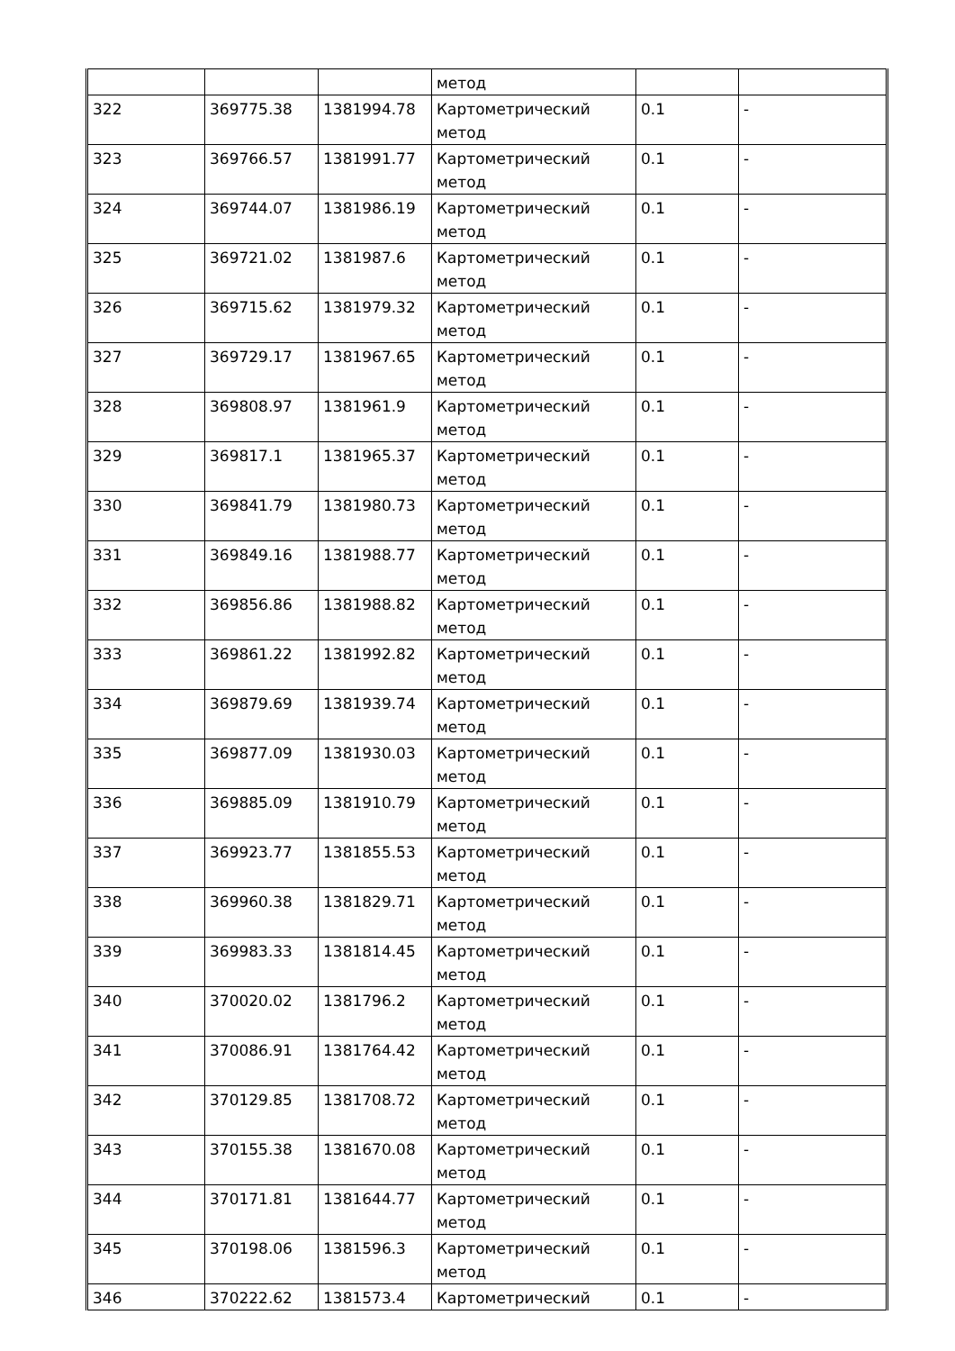| | | | метод | | |
| 322 | 369775.38 | 1381994.78 | Картометрический метод | 0.1 | - |
| 323 | 369766.57 | 1381991.77 | Картометрический метод | 0.1 | - |
| 324 | 369744.07 | 1381986.19 | Картометрический метод | 0.1 | - |
| 325 | 369721.02 | 1381987.6 | Картометрический метод | 0.1 | - |
| 326 | 369715.62 | 1381979.32 | Картометрический метод | 0.1 | - |
| 327 | 369729.17 | 1381967.65 | Картометрический метод | 0.1 | - |
| 328 | 369808.97 | 1381961.9 | Картометрический метод | 0.1 | - |
| 329 | 369817.1 | 1381965.37 | Картометрический метод | 0.1 | - |
| 330 | 369841.79 | 1381980.73 | Картометрический метод | 0.1 | - |
| 331 | 369849.16 | 1381988.77 | Картометрический метод | 0.1 | - |
| 332 | 369856.86 | 1381988.82 | Картометрический метод | 0.1 | - |
| 333 | 369861.22 | 1381992.82 | Картометрический метод | 0.1 | - |
| 334 | 369879.69 | 1381939.74 | Картометрический метод | 0.1 | - |
| 335 | 369877.09 | 1381930.03 | Картометрический метод | 0.1 | - |
| 336 | 369885.09 | 1381910.79 | Картометрический метод | 0.1 | - |
| 337 | 369923.77 | 1381855.53 | Картометрический метод | 0.1 | - |
| 338 | 369960.38 | 1381829.71 | Картометрический метод | 0.1 | - |
| 339 | 369983.33 | 1381814.45 | Картометрический метод | 0.1 | - |
| 340 | 370020.02 | 1381796.2 | Картометрический метод | 0.1 | - |
| 341 | 370086.91 | 1381764.42 | Картометрический метод | 0.1 | - |
| 342 | 370129.85 | 1381708.72 | Картометрический метод | 0.1 | - |
| 343 | 370155.38 | 1381670.08 | Картометрический метод | 0.1 | - |
| 344 | 370171.81 | 1381644.77 | Картометрический метод | 0.1 | - |
| 345 | 370198.06 | 1381596.3 | Картометрический метод | 0.1 | - |
| 346 | 370222.62 | 1381573.4 | Картометрический | 0.1 | - |